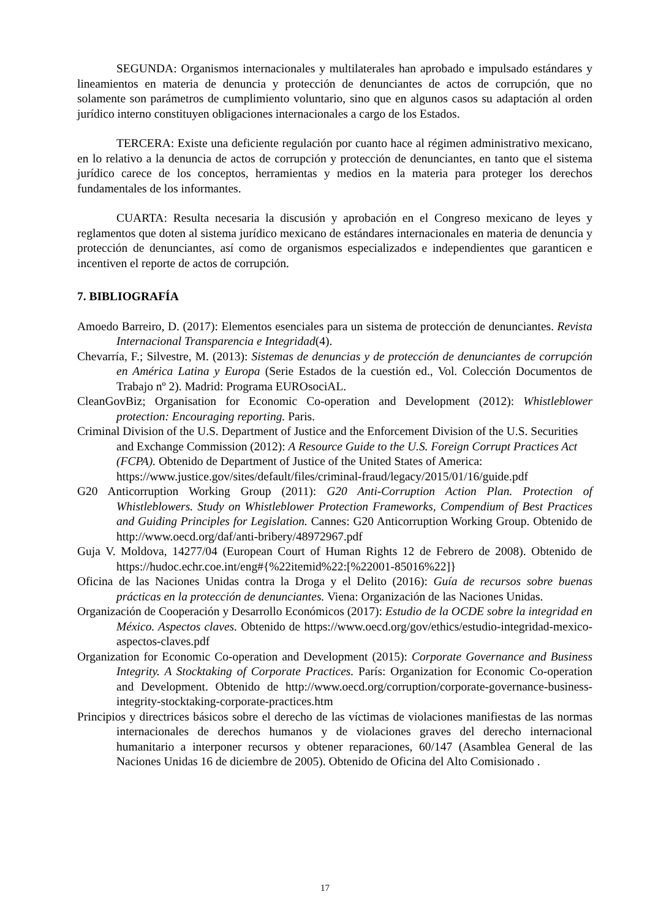SEGUNDA: Organismos internacionales y multilaterales han aprobado e impulsado estándares y lineamientos en materia de denuncia y protección de denunciantes de actos de corrupción, que no solamente son parámetros de cumplimiento voluntario, sino que en algunos casos su adaptación al orden jurídico interno constituyen obligaciones internacionales a cargo de los Estados.
TERCERA: Existe una deficiente regulación por cuanto hace al régimen administrativo mexicano, en lo relativo a la denuncia de actos de corrupción y protección de denunciantes, en tanto que el sistema jurídico carece de los conceptos, herramientas y medios en la materia para proteger los derechos fundamentales de los informantes.
CUARTA: Resulta necesaria la discusión y aprobación en el Congreso mexicano de leyes y reglamentos que doten al sistema jurídico mexicano de estándares internacionales en materia de denuncia y protección de denunciantes, así como de organismos especializados e independientes que garanticen e incentiven el reporte de actos de corrupción.
7. BIBLIOGRAFÍA
Amoedo Barreiro, D. (2017): Elementos esenciales para un sistema de protección de denunciantes. Revista Internacional Transparencia e Integridad(4).
Chevarría, F.; Silvestre, M. (2013): Sistemas de denuncias y de protección de denunciantes de corrupción en América Latina y Europa (Serie Estados de la cuestión ed., Vol. Colección Documentos de Trabajo nº 2). Madrid: Programa EUROsociAL.
CleanGovBiz; Organisation for Economic Co-operation and Development (2012): Whistleblower protection: Encouraging reporting. Paris.
Criminal Division of the U.S. Department of Justice and the Enforcement Division of the U.S. Securities and Exchange Commission (2012): A Resource Guide to the U.S. Foreign Corrupt Practices Act (FCPA). Obtenido de Department of Justice of the United States of America: https://www.justice.gov/sites/default/files/criminal-fraud/legacy/2015/01/16/guide.pdf
G20 Anticorruption Working Group (2011): G20 Anti-Corruption Action Plan. Protection of Whistleblowers. Study on Whistleblower Protection Frameworks, Compendium of Best Practices and Guiding Principles for Legislation. Cannes: G20 Anticorruption Working Group. Obtenido de http://www.oecd.org/daf/anti-bribery/48972967.pdf
Guja V. Moldova, 14277/04 (European Court of Human Rights 12 de Febrero de 2008). Obtenido de https://hudoc.echr.coe.int/eng#{%22itemid%22:[%22001-85016%22]}
Oficina de las Naciones Unidas contra la Droga y el Delito (2016): Guía de recursos sobre buenas prácticas en la protección de denunciantes. Viena: Organización de las Naciones Unidas.
Organización de Cooperación y Desarrollo Económicos (2017): Estudio de la OCDE sobre la integridad en México. Aspectos claves. Obtenido de https://www.oecd.org/gov/ethics/estudio-integridad-mexico-aspectos-claves.pdf
Organization for Economic Co-operation and Development (2015): Corporate Governance and Business Integrity. A Stocktaking of Corporate Practices. París: Organization for Economic Co-operation and Development. Obtenido de http://www.oecd.org/corruption/corporate-governance-business-integrity-stocktaking-corporate-practices.htm
Principios y directrices básicos sobre el derecho de las víctimas de violaciones manifiestas de las normas internacionales de derechos humanos y de violaciones graves del derecho internacional humanitario a interponer recursos y obtener reparaciones, 60/147 (Asamblea General de las Naciones Unidas 16 de diciembre de 2005). Obtenido de Oficina del Alto Comisionado .
17